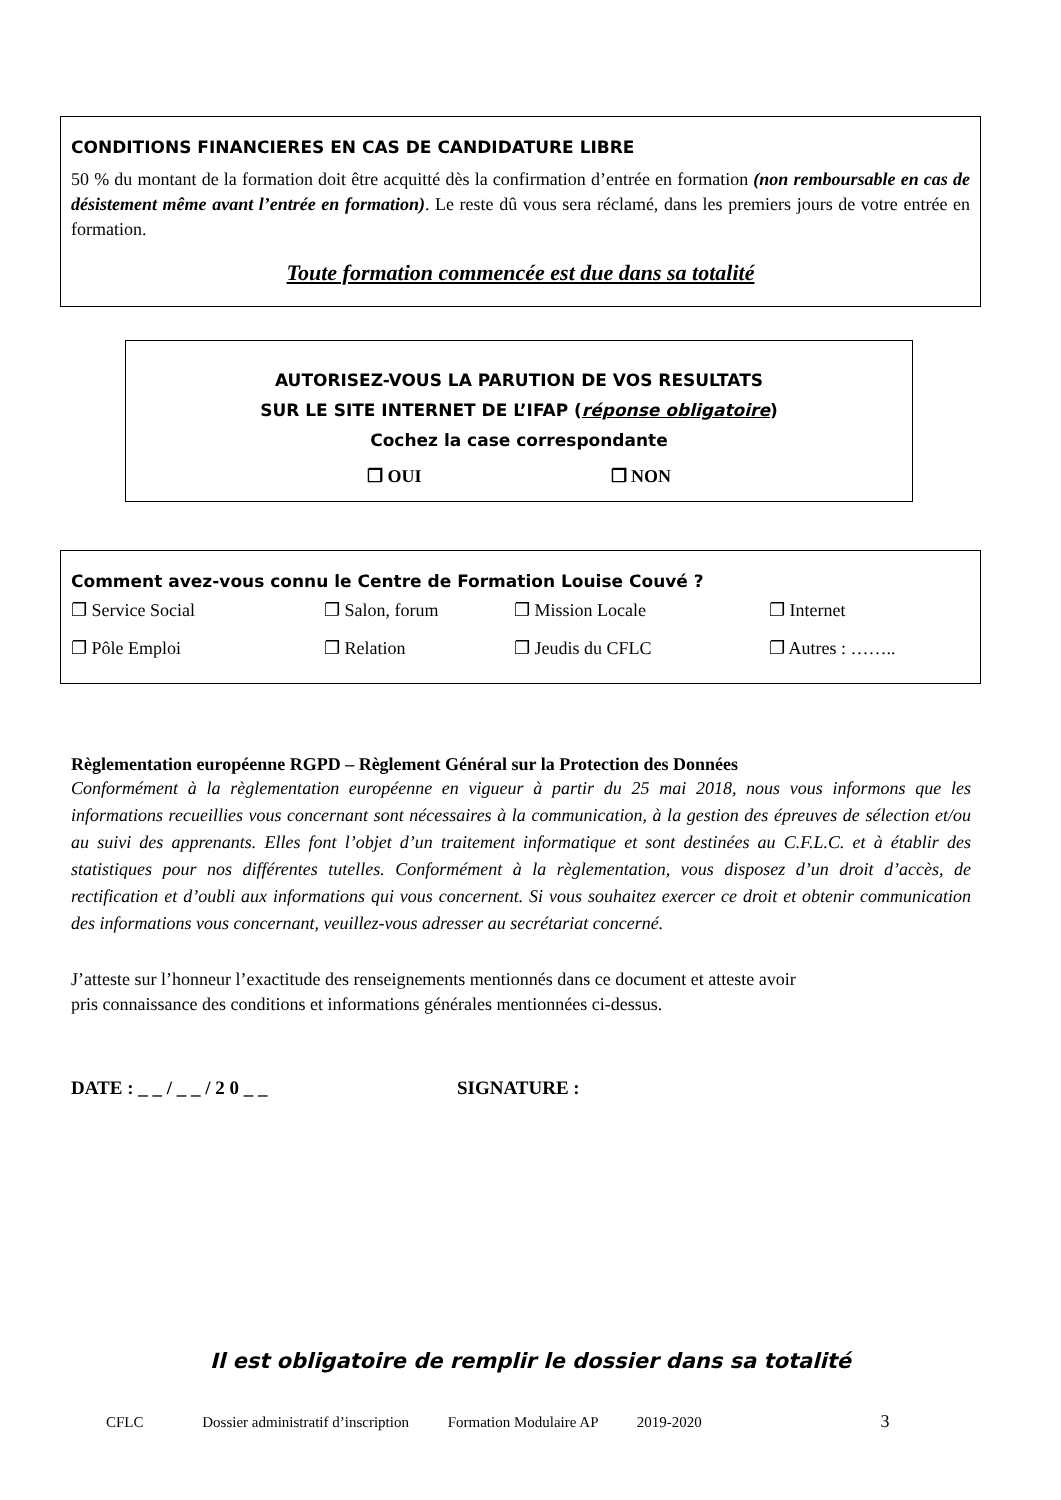CONDITIONS FINANCIERES EN CAS DE CANDIDATURE LIBRE
50 % du montant de la formation doit être acquitté dès la confirmation d’entrée en formation (non remboursable en cas de désistement même avant l’entrée en formation). Le reste dû vous sera réclamé, dans les premiers jours de votre entrée en formation.
Toute formation commencée est due dans sa totalité
AUTORISEZ-VOUS LA PARUTION DE VOS RESULTATS
SUR LE SITE INTERNET DE L’IFAP (réponse obligatoire)
Cochez la case correspondante
❐ OUI ❐ NON
Comment avez-vous connu le Centre de Formation Louise Couvé ?
❐ Service Social ❐ Salon, forum ❐ Mission Locale ❐ Internet
❐ Pôle Emploi ❐ Relation ❐ Jeudis du CFLC ❐ Autres : ……..
Règlementation européenne RGPD – Règlement Général sur la Protection des Données
Conformément à la règlementation européenne en vigueur à partir du 25 mai 2018, nous vous informons que les informations recueillies vous concernant sont nécessaires à la communication, à la gestion des épreuves de sélection et/ou au suivi des apprenants. Elles font l’objet d’un traitement informatique et sont destinées au C.F.L.C. et à établir des statistiques pour nos différentes tutelles. Conformément à la règlementation, vous disposez d’un droit d’accès, de rectification et d’oubli aux informations qui vous concernent. Si vous souhaitez exercer ce droit et obtenir communication des informations vous concernant, veuillez-vous adresser au secrétariat concerné.
J’atteste sur l’honneur l’exactitude des renseignements mentionnés dans ce document et atteste avoir
pris connaissance des conditions et informations générales mentionnées ci-dessus.
DATE : _ _ / _ _ / 2 0 _ _ SIGNATURE :
Il est obligatoire de remplir le dossier dans sa totalité
CFLC Dossier administratif d’inscription Formation Modulaire AP 2019-2020 3